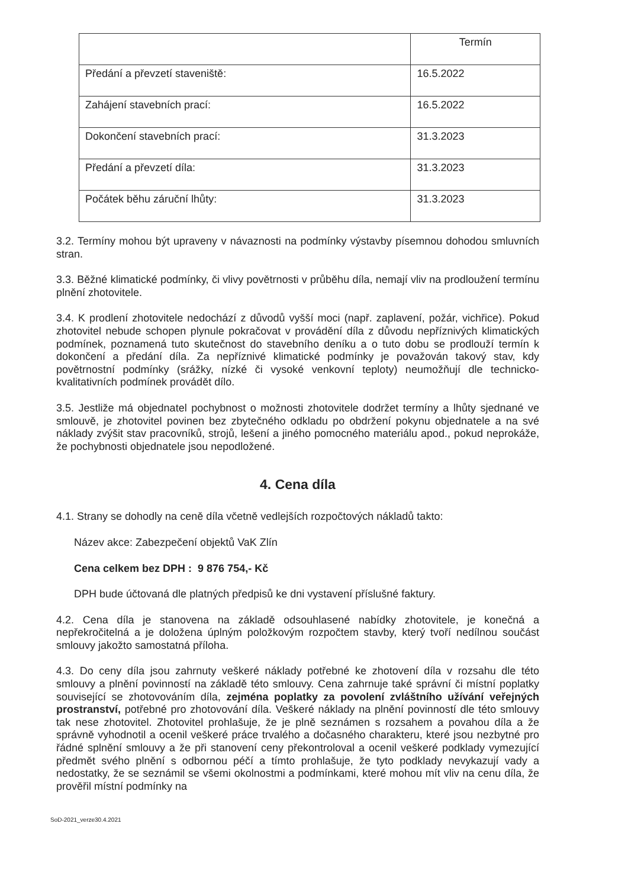| | Termín |
| --- | --- |
| Předání a převzetí staveniště: | 16.5.2022 |
| Zahájení stavebních prací: | 16.5.2022 |
| Dokončení stavebních prací: | 31.3.2023 |
| Předání a převzetí díla: | 31.3.2023 |
| Počátek běhu záruční lhůty: | 31.3.2023 |
3.2. Termíny mohou být upraveny v návaznosti na podmínky výstavby písemnou dohodou smluvních stran.
3.3. Běžné klimatické podmínky, či vlivy povětrnosti v průběhu díla, nemají vliv na prodloužení termínu plnění zhotovitele.
3.4. K prodlení zhotovitele nedochází z důvodů vyšší moci (např. zaplavení, požár, vichřice). Pokud zhotovitel nebude schopen plynule pokračovat v provádění díla z důvodu nepříznivých klimatických podmínek, poznamená tuto skutečnost do stavebního deníku a o tuto dobu se prodlouží termín k dokončení a předání díla. Za nepříznivé klimatické podmínky je považován takový stav, kdy povětrnostní podmínky (srážky, nízké či vysoké venkovní teploty) neumožňují dle technicko-kvalitativních podmínek provádět dílo.
3.5. Jestliže má objednatel pochybnost o možnosti zhotovitele dodržet termíny a lhůty sjednané ve smlouvě, je zhotovitel povinen bez zbytečného odkladu po obdržení pokynu objednatele a na své náklady zvýšit stav pracovníků, strojů, lešení a jiného pomocného materiálu apod., pokud neprokáže, že pochybnosti objednatele jsou nepodložené.
4. Cena díla
4.1. Strany se dohodly na ceně díla včetně vedlejších rozpočtových nákladů takto:
Název akce: Zabezpečení objektů VaK Zlín
Cena celkem bez DPH : 9 876 754,- Kč
DPH bude účtovaná dle platných předpisů ke dni vystavení příslušné faktury.
4.2. Cena díla je stanovena na základě odsouhlasené nabídky zhotovitele, je konečná a nepřekročitelná a je doložena úplným položkovým rozpočtem stavby, který tvoří nedílnou součást smlouvy jakožto samostatná příloha.
4.3. Do ceny díla jsou zahrnuty veškeré náklady potřebné ke zhotovení díla v rozsahu dle této smlouvy a plnění povinností na základě této smlouvy. Cena zahrnuje také správní či místní poplatky související se zhotovováním díla, zejména poplatky za povolení zvláštního užívání veřejných prostranství, potřebné pro zhotovování díla. Veškeré náklady na plnění povinností dle této smlouvy tak nese zhotovitel. Zhotovitel prohlašuje, že je plně seznámen s rozsahem a povahou díla a že správně vyhodnotil a ocenil veškeré práce trvalého a dočasného charakteru, které jsou nezbytné pro řádné splnění smlouvy a že při stanovení ceny překontroloval a ocenil veškeré podklady vymezující předmět svého plnění s odbornou péčí a tímto prohlašuje, že tyto podklady nevykazují vady a nedostatky, že se seznámil se všemi okolnostmi a podmínkami, které mohou mít vliv na cenu díla, že prověřil místní podmínky na
SoD-2021_verze30.4.2021